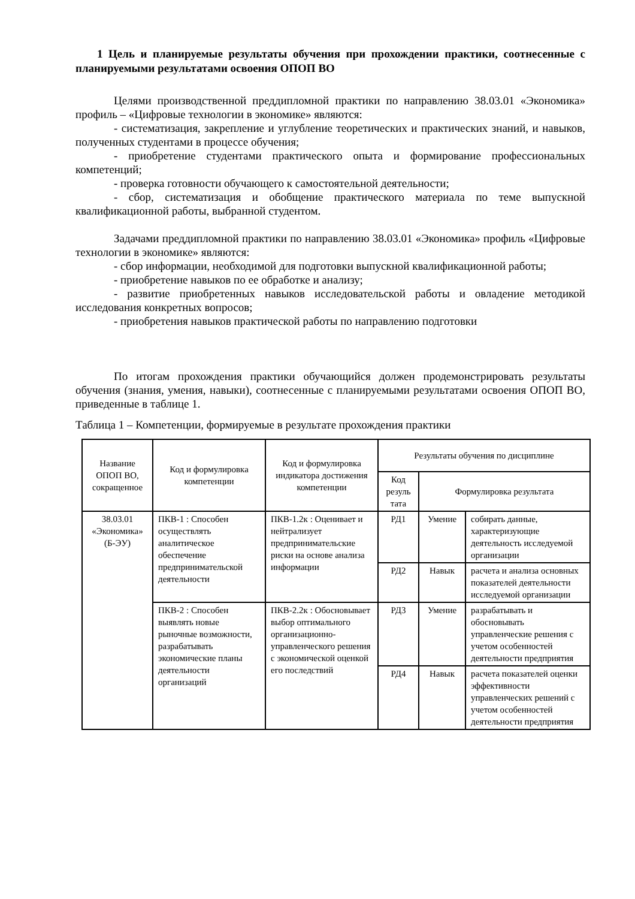1 Цель и планируемые результаты обучения при прохождении практики, соотнесенные с планируемыми результатами освоения ОПОП ВО
Целями производственной преддипломной практики по направлению 38.03.01 «Экономика» профиль – «Цифровые технологии в экономике» являются:
- систематизация, закрепление и углубление теоретических и практических знаний, и навыков, полученных студентами в процессе обучения;
- приобретение студентами практического опыта и формирование профессиональных компетенций;
- проверка готовности обучающего к самостоятельной деятельности;
- сбор, систематизация и обобщение практического материала по теме выпускной квалификационной работы, выбранной студентом.
Задачами преддипломной практики по направлению 38.03.01 «Экономика» профиль «Цифровые технологии в экономике» являются:
- сбор информации, необходимой для подготовки выпускной квалификационной работы;
- приобретение навыков по ее обработке и анализу;
- развитие приобретенных навыков исследовательской работы и овладение методикой исследования конкретных вопросов;
- приобретения навыков практической работы по направлению подготовки
По итогам прохождения практики обучающийся должен продемонстрировать результаты обучения (знания, умения, навыки), соотнесенные с планируемыми результатами освоения ОПОП ВО, приведенные в таблице 1.
Таблица 1 – Компетенции, формируемые в результате прохождения практики
| Название ОПОП ВО, сокращенное | Код и формулировка компетенции | Код и формулировка индикатора достижения компетенции | Результаты обучения по дисциплине | | |
| --- | --- | --- | --- | --- | --- |
| | | | Код резуль тата | Формулировка результата | |
| 38.03.01 «Экономика» (Б-ЭУ) | ПКВ-1 : Способен осуществлять аналитическое обеспечение предпринимательской деятельности | ПКВ-1.2к : Оценивает и нейтрализует предпринимательские риски на основе анализа информации | РД1 | Умение | собирать данные, характеризующие деятельность исследуемой организации |
| | | | РД2 | Навык | расчета и анализа основных показателей деятельности исследуемой организации |
| | ПКВ-2 : Способен выявлять новые рыночные возможности, разрабатывать экономические планы деятельности организаций | ПКВ-2.2к : Обосновывает выбор оптимального организационно-управленческого решения с экономической оценкой его последствий | РД3 | Умение | разрабатывать и обосновывать управленческие решения с учетом особенностей деятельности предприятия |
| | | | РД4 | Навык | расчета показателей оценки эффективности управленческих решений с учетом особенностей деятельности предприятия |